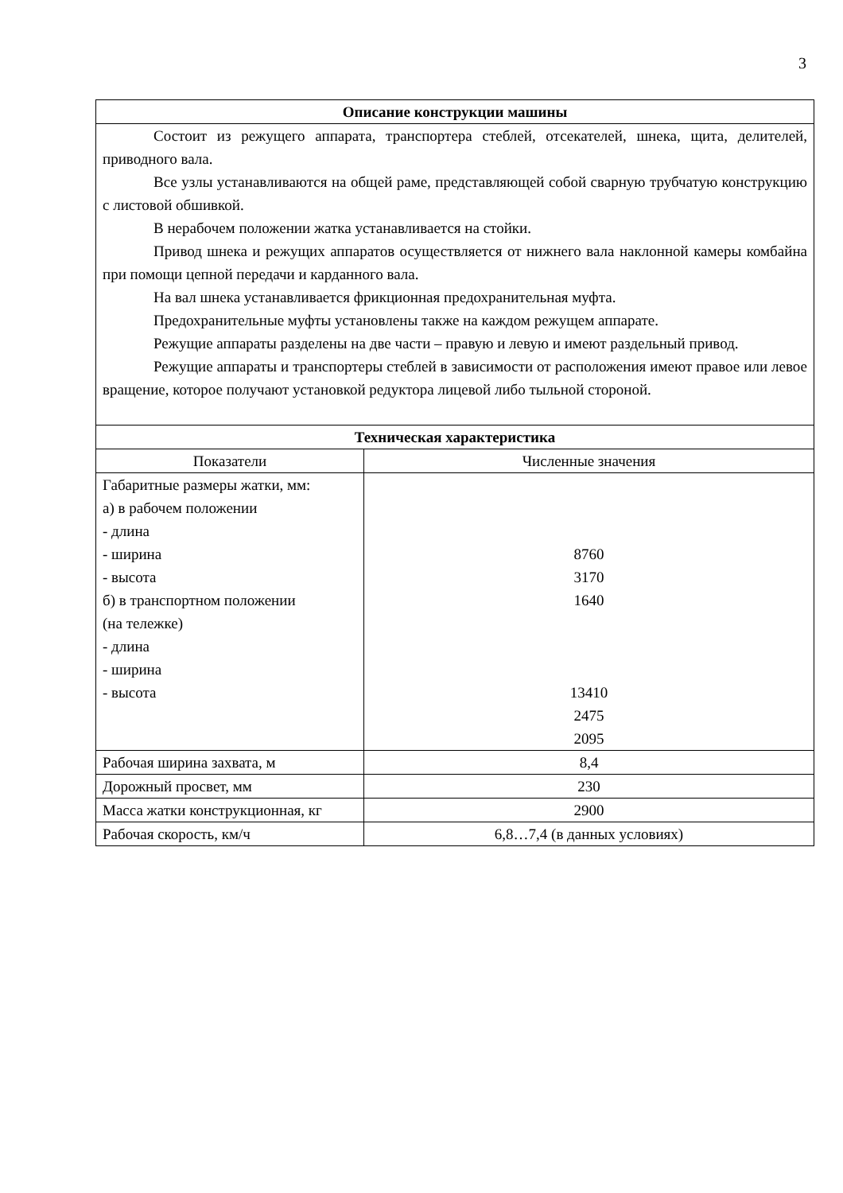3
| Описание конструкции машины | |
| --- | --- |
| Состоит из режущего аппарата, транспортера стеблей, отсекателей, шнека, щита, делителей, приводного вала. Все узлы устанавливаются на общей раме, представляющей собой сварную трубчатую конструкцию с листовой обшивкой. В нерабочем положении жатка устанавливается на стойки. Привод шнека и режущих аппаратов осуществляется от нижнего вала наклонной камеры комбайна при помощи цепной передачи и карданного вала. На вал шнека устанавливается фрикционная предохранительная муфта. Предохранительные муфты установлены также на каждом режущем аппарате. Режущие аппараты разделены на две части – правую и левую и имеют раздельный привод. Режущие аппараты и транспортеры стеблей в зависимости от расположения имеют правое или левое вращение, которое получают установкой редуктора лицевой либо тыльной стороной. | |
| Техническая характеристика | |
| Показатели | Численные значения |
| Габаритные размеры жатки, мм: а) в рабочем положении - длина - ширина - высота б) в транспортном положении (на тележке) - длина - ширина - высота | 8760 3170 1640 13410 2475 2095 |
| Рабочая ширина захвата, м | 8,4 |
| Дорожный просвет, мм | 230 |
| Масса жатки конструкционная, кг | 2900 |
| Рабочая скорость, км/ч | 6,8…7,4 (в данных условиях) |